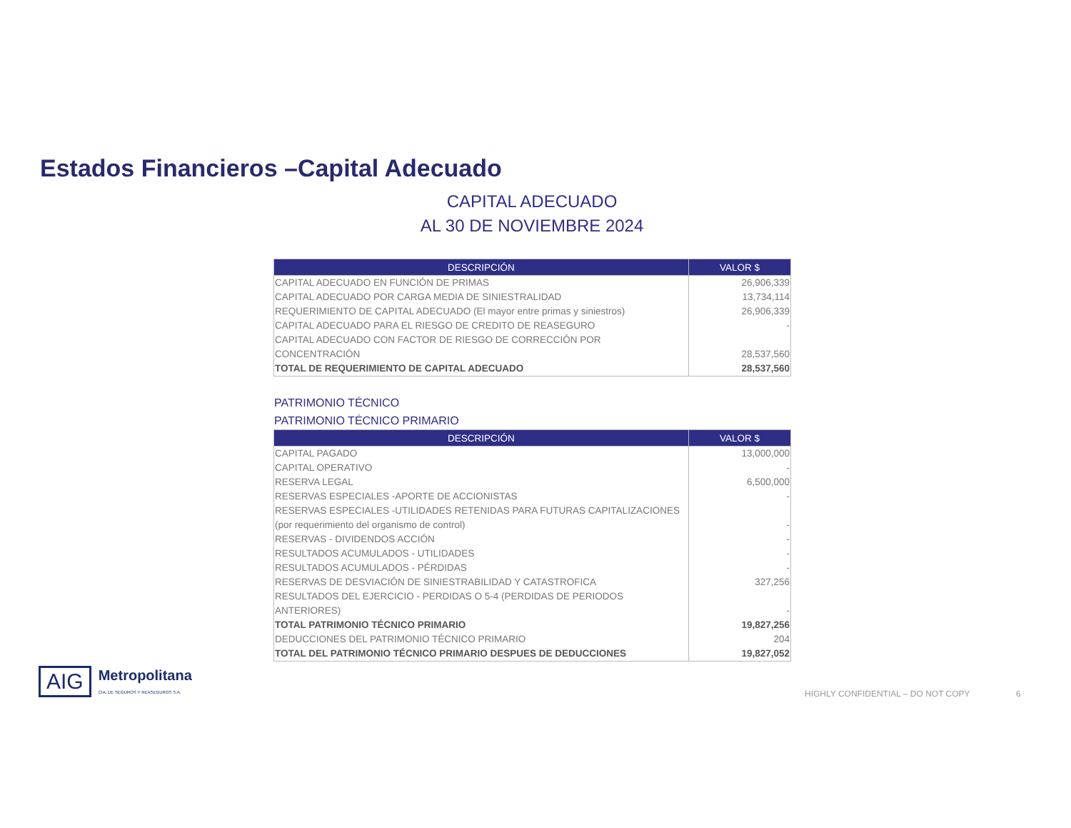Estados Financieros –Capital Adecuado
CAPITAL ADECUADO
AL 30 DE NOVIEMBRE 2024
| DESCRIPCIÓN | VALOR $ |
| --- | --- |
| CAPITAL ADECUADO EN FUNCIÓN DE PRIMAS | 26,906,339 |
| CAPITAL ADECUADO POR CARGA MEDIA DE SINIESTRALIDAD | 13,734,114 |
| REQUERIMIENTO DE CAPITAL ADECUADO (El mayor entre primas y siniestros) | 26,906,339 |
| CAPITAL ADECUADO PARA EL RIESGO DE CREDITO DE REASEGURO | - |
| CAPITAL ADECUADO CON FACTOR DE RIESGO DE CORRECCIÓN POR CONCENTRACIÓN | 28,537,560 |
| TOTAL DE REQUERIMIENTO DE CAPITAL ADECUADO | 28,537,560 |
PATRIMONIO TÉCNICO
PATRIMONIO TÉCNICO PRIMARIO
| DESCRIPCIÓN | VALOR $ |
| --- | --- |
| CAPITAL PAGADO | 13,000,000 |
| CAPITAL OPERATIVO | - |
| RESERVA LEGAL | 6,500,000 |
| RESERVAS ESPECIALES -APORTE DE ACCIONISTAS | - |
| RESERVAS ESPECIALES -UTILIDADES RETENIDAS PARA FUTURAS CAPITALIZACIONES (por requerimiento del organismo de control) | - |
| RESERVAS - DIVIDENDOS ACCIÓN | - |
| RESULTADOS ACUMULADOS - UTILIDADES | - |
| RESULTADOS ACUMULADOS - PÉRDIDAS | - |
| RESERVAS DE DESVIACIÓN DE SINIESTRABILIDAD Y CATASTROFICA | 327,256 |
| RESULTADOS DEL EJERCICIO - PERDIDAS O 5-4 (PERDIDAS DE PERIODOS ANTERIORES) | - |
| TOTAL PATRIMONIO TÉCNICO PRIMARIO | 19,827,256 |
| DEDUCCIONES DEL PATRIMONIO TÉCNICO PRIMARIO | 204 |
| TOTAL DEL PATRIMONIO TÉCNICO PRIMARIO DESPUES DE DEDUCCIONES | 19,827,052 |
AIG
Metropolitana
CIA. DE SEGUROS Y REASEGUROS S.A.
HIGHLY CONFIDENTIAL – DO NOT COPY
6